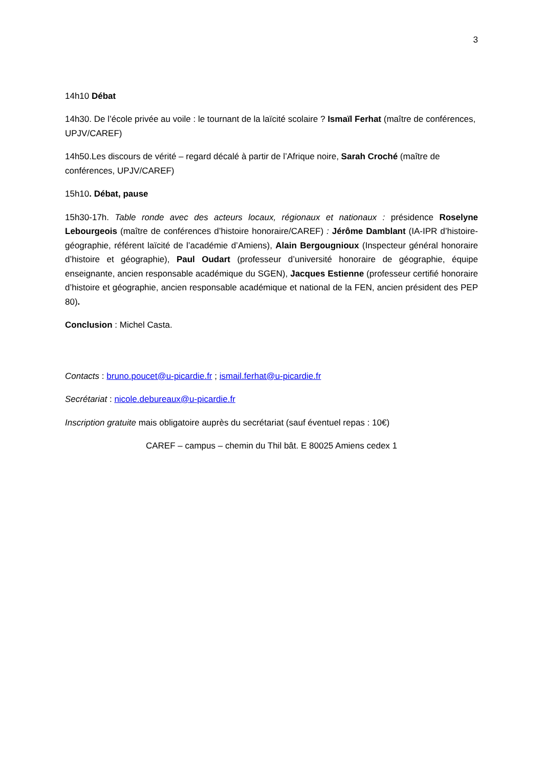3
14h10 Débat
14h30. De l’école privée au voile : le tournant de la laïcité scolaire ? Ismaïl Ferhat (maître de conférences, UPJV/CAREF)
14h50.Les discours de vérité – regard décalé à partir de l’Afrique noire, Sarah Croché (maître de conférences, UPJV/CAREF)
15h10. Débat, pause
15h30-17h. Table ronde avec des acteurs locaux, régionaux et nationaux : présidence Roselyne Lebourgeois (maître de conférences d’histoire honoraire/CAREF) : Jérôme Damblant (IA-IPR d’histoire-géographie, référent laïcité de l’académie d’Amiens), Alain Bergougnioux (Inspecteur général honoraire d’histoire et géographie), Paul Oudart (professeur d’université honoraire de géographie, équipe enseignante, ancien responsable académique du SGEN), Jacques Estienne (professeur certifié honoraire d’histoire et géographie, ancien responsable académique et national de la FEN, ancien président des PEP 80).
Conclusion : Michel Casta.
Contacts : bruno.poucet@u-picardie.fr ; ismail.ferhat@u-picardie.fr
Secrétariat : nicole.debureaux@u-picardie.fr
Inscription gratuite mais obligatoire auprès du secrétariat (sauf éventuel repas : 10€)
CAREF – campus – chemin du Thil bât. E 80025 Amiens cedex 1